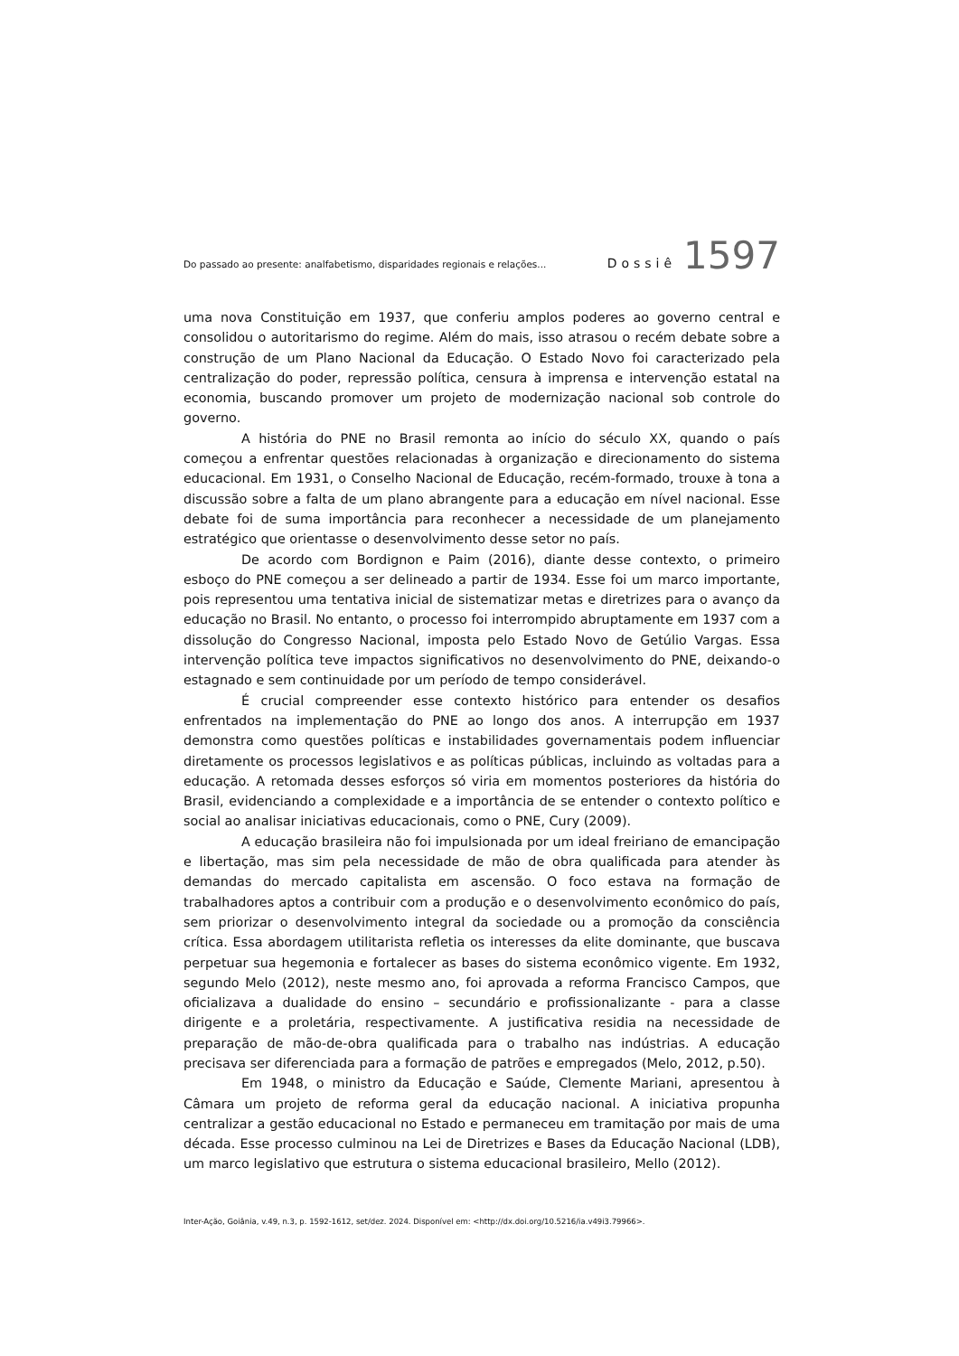Do passado ao presente: analfabetismo, disparidades regionais e relações... Dossiê 1597
uma nova Constituição em 1937, que conferiu amplos poderes ao governo central e consolidou o autoritarismo do regime. Além do mais, isso atrasou o recém debate sobre a construção de um Plano Nacional da Educação. O Estado Novo foi caracterizado pela centralização do poder, repressão política, censura à imprensa e intervenção estatal na economia, buscando promover um projeto de modernização nacional sob controle do governo.
A história do PNE no Brasil remonta ao início do século XX, quando o país começou a enfrentar questões relacionadas à organização e direcionamento do sistema educacional. Em 1931, o Conselho Nacional de Educação, recém-formado, trouxe à tona a discussão sobre a falta de um plano abrangente para a educação em nível nacional. Esse debate foi de suma importância para reconhecer a necessidade de um planejamento estratégico que orientasse o desenvolvimento desse setor no país.
De acordo com Bordignon e Paim (2016), diante desse contexto, o primeiro esboço do PNE começou a ser delineado a partir de 1934. Esse foi um marco importante, pois representou uma tentativa inicial de sistematizar metas e diretrizes para o avanço da educação no Brasil. No entanto, o processo foi interrompido abruptamente em 1937 com a dissolução do Congresso Nacional, imposta pelo Estado Novo de Getúlio Vargas. Essa intervenção política teve impactos significativos no desenvolvimento do PNE, deixando-o estagnado e sem continuidade por um período de tempo considerável.
É crucial compreender esse contexto histórico para entender os desafios enfrentados na implementação do PNE ao longo dos anos. A interrupção em 1937 demonstra como questões políticas e instabilidades governamentais podem influenciar diretamente os processos legislativos e as políticas públicas, incluindo as voltadas para a educação. A retomada desses esforços só viria em momentos posteriores da história do Brasil, evidenciando a complexidade e a importância de se entender o contexto político e social ao analisar iniciativas educacionais, como o PNE, Cury (2009).
A educação brasileira não foi impulsionada por um ideal freiriano de emancipação e libertação, mas sim pela necessidade de mão de obra qualificada para atender às demandas do mercado capitalista em ascensão. O foco estava na formação de trabalhadores aptos a contribuir com a produção e o desenvolvimento econômico do país, sem priorizar o desenvolvimento integral da sociedade ou a promoção da consciência crítica. Essa abordagem utilitarista refletia os interesses da elite dominante, que buscava perpetuar sua hegemonia e fortalecer as bases do sistema econômico vigente. Em 1932, segundo Melo (2012), neste mesmo ano, foi aprovada a reforma Francisco Campos, que oficializava a dualidade do ensino – secundário e profissionalizante - para a classe dirigente e a proletária, respectivamente. A justificativa residia na necessidade de preparação de mão-de-obra qualificada para o trabalho nas indústrias. A educação precisava ser diferenciada para a formação de patrões e empregados (Melo, 2012, p.50).
Em 1948, o ministro da Educação e Saúde, Clemente Mariani, apresentou à Câmara um projeto de reforma geral da educação nacional. A iniciativa propunha centralizar a gestão educacional no Estado e permaneceu em tramitação por mais de uma década. Esse processo culminou na Lei de Diretrizes e Bases da Educação Nacional (LDB), um marco legislativo que estrutura o sistema educacional brasileiro, Mello (2012).
Inter-Ação, Goiânia, v.49, n.3, p. 1592-1612, set/dez. 2024. Disponível em: <http://dx.doi.org/10.5216/ia.v49i3.79966>.